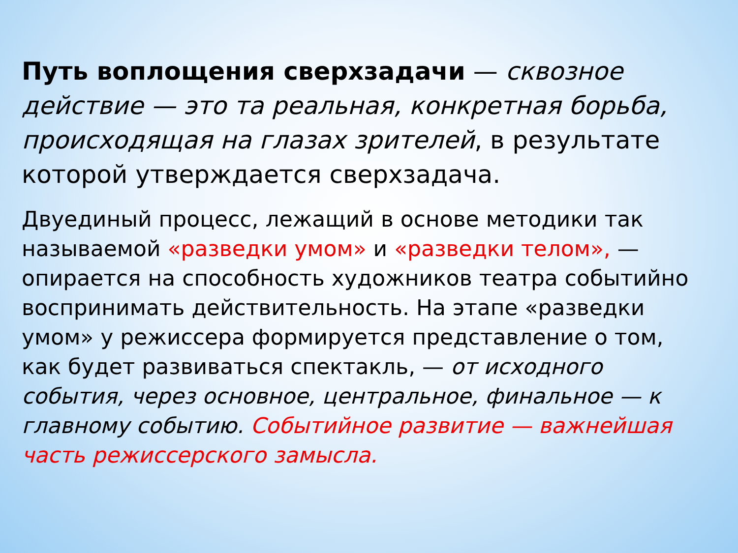Путь воплощения сверхзадачи — сквозное действие — это та реальная, конкретная борьба, происходящая на глазах зрителей, в результате которой утверждается сверхзадача.
Двуединый процесс, лежащий в основе методики так называемой «разведки умом» и «разведки телом», — опирается на способность художников театра событийно воспринимать действительность. На этапе «разведки умом» у режиссера формируется представление о том, как будет развиваться спектакль, — от исходного события, через основное, центральное, финальное — к главному событию. Событийное развитие — важнейшая часть режиссерского замысла.